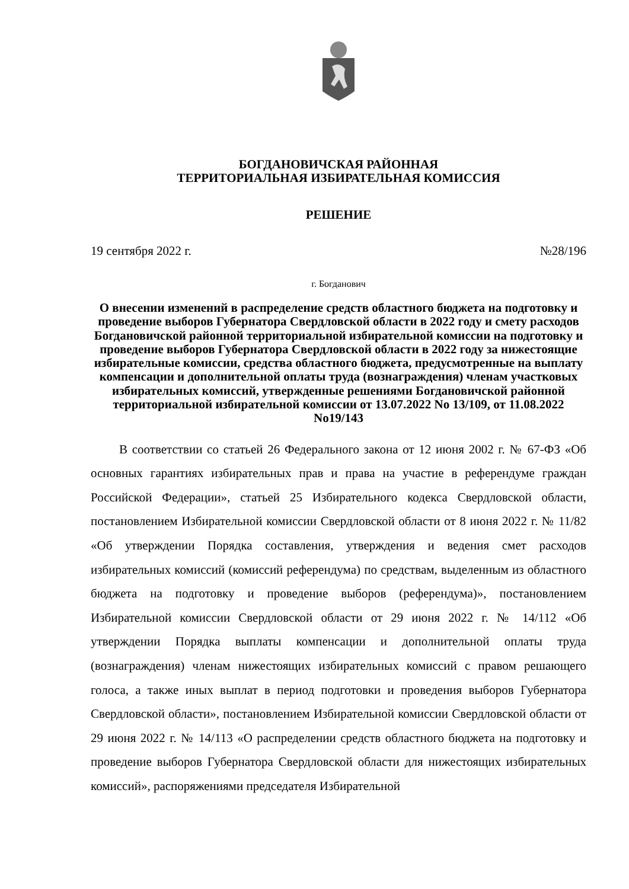БОГДАНОВИЧСКАЯ РАЙОННАЯ
ТЕРРИТОРИАЛЬНАЯ ИЗБИРАТЕЛЬНАЯ КОМИССИЯ
РЕШЕНИЕ
19 сентября 2022 г. №28/196
г. Богданович
О внесении изменений в распределение средств областного бюджета на подготовку и проведение выборов Губернатора Свердловской области в 2022 году и смету расходов Богдановичской районной территориальной избирательной комиссии на подготовку и проведение выборов Губернатора Свердловской области в 2022 году за нижестоящие избирательные комиссии, средства областного бюджета, предусмотренные на выплату компенсации и дополнительной оплаты труда (вознаграждения) членам участковых избирательных комиссий, утвержденные решениями Богдановичской районной территориальной избирательной комиссии от 13.07.2022 No 13/109, от 11.08.2022 No19/143
В соответствии со статьей 26 Федерального закона от 12 июня 2002 г. № 67-ФЗ «Об основных гарантиях избирательных прав и права на участие в референдуме граждан Российской Федерации», статьей 25 Избирательного кодекса Свердловской области, постановлением Избирательной комиссии Свердловской области от 8 июня 2022 г. № 11/82 «Об утверждении Порядка составления, утверждения и ведения смет расходов избирательных комиссий (комиссий референдума) по средствам, выделенным из областного бюджета на подготовку и проведение выборов (референдума)», постановлением Избирательной комиссии Свердловской области от 29 июня 2022 г. № 14/112 «Об утверждении Порядка выплаты компенсации и дополнительной оплаты труда (вознаграждения) членам нижестоящих избирательных комиссий с правом решающего голоса, а также иных выплат в период подготовки и проведения выборов Губернатора Свердловской области», постановлением Избирательной комиссии Свердловской области от 29 июня 2022 г. № 14/113 «О распределении средств областного бюджета на подготовку и проведение выборов Губернатора Свердловской области для нижестоящих избирательных комиссий», распоряжениями председателя Избирательной